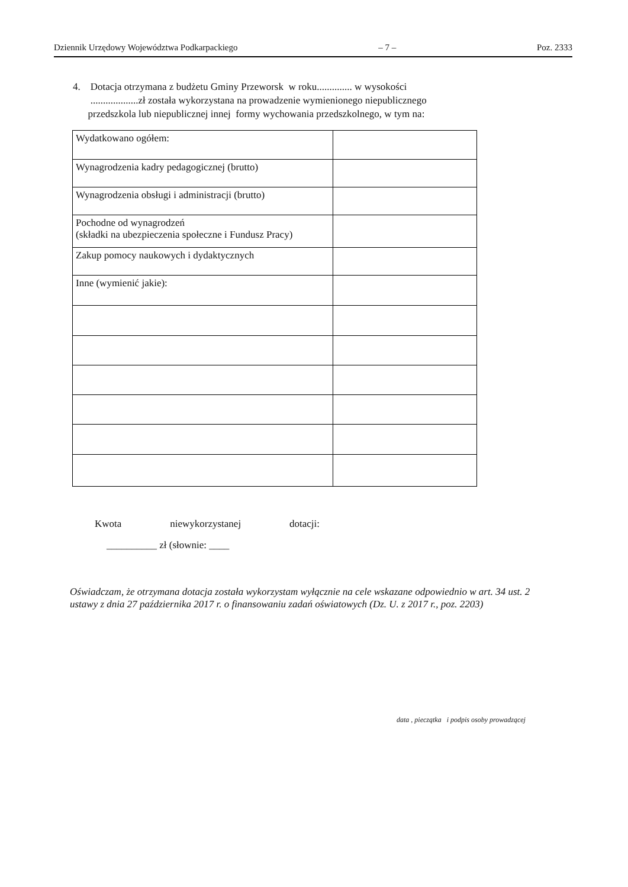Dziennik Urzędowy Województwa Podkarpackiego – 7 – Poz. 2333
4. Dotacja otrzymana z budżetu Gminy Przeworsk w roku.............. w wysokości
...................zł została wykorzystana na prowadzenie wymienionego niepublicznego
przedszkola lub niepublicznej innej formy wychowania przedszkolnego, w tym na:
| Wydatkowano ogółem: | |
| Wynagrodzenia kadry pedagogicznej (brutto) | |
| Wynagrodzenia obsługi i administracji (brutto) | |
| Pochodne od wynagrodzeń (składki na ubezpieczenia społeczne i Fundusz Pracy) | |
| Zakup pomocy naukowych i dydaktycznych | |
| Inne (wymienić jakie): | |
Kwota niewykorzystanej dotacji:
__________ zł (słownie: ____
Oświadczam, że otrzymana dotacja została wykorzystam wyłącznie na cele wskazane odpowiednio w art. 34 ust. 2 ustawy z dnia 27 października 2017 r. o finansowaniu zadań oświatowych (Dz. U. z 2017 r., poz. 2203)
data , pieczątka i podpis osoby prowadzącej